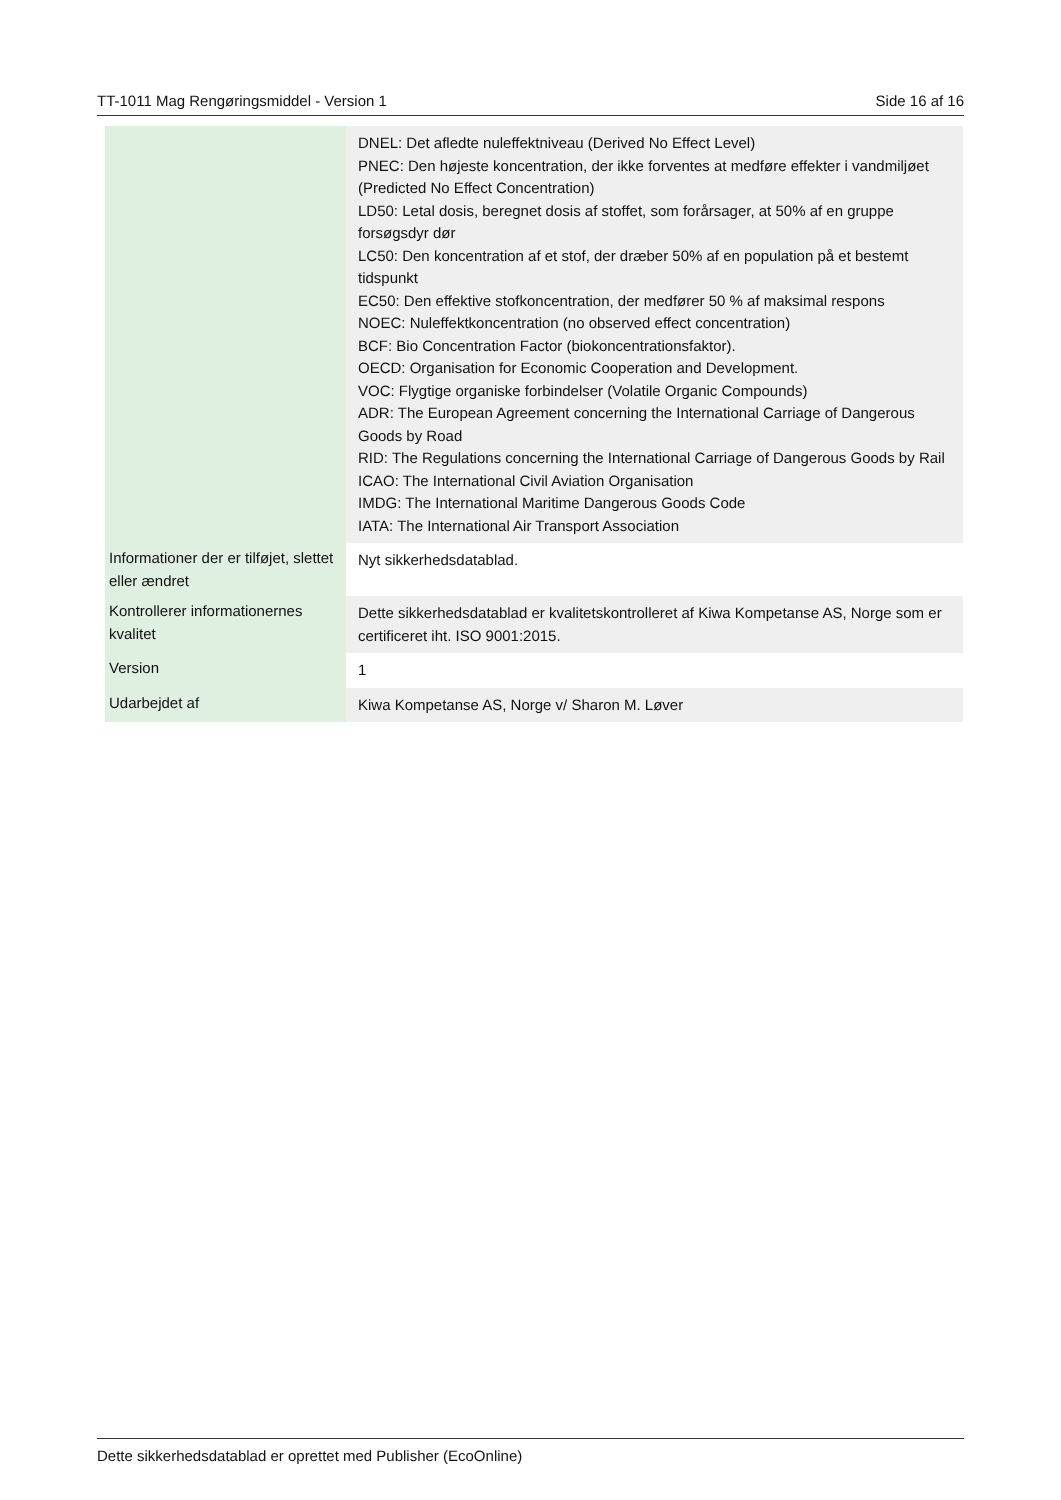TT-1011 Mag Rengøringsmiddel - Version 1 Side 16 af 16
| | DNEL: Det afledte nuleffektniveau (Derived No Effect Level) PNEC: Den højeste koncentration, der ikke forventes at medføre effekter i vandmiljøet (Predicted No Effect Concentration) LD50: Letal dosis, beregnet dosis af stoffet, som forårsager, at 50% af en gruppe forsøgsdyr dør LC50: Den koncentration af et stof, der dræber 50% af en population på et bestemt tidspunkt EC50: Den effektive stofkoncentration, der medfører 50 % af maksimal respons NOEC: Nuleffektkoncentration (no observed effect concentration) BCF: Bio Concentration Factor (biokoncentrationsfaktor). OECD: Organisation for Economic Cooperation and Development. VOC: Flygtige organiske forbindelser (Volatile Organic Compounds) ADR: The European Agreement concerning the International Carriage of Dangerous Goods by Road RID: The Regulations concerning the International Carriage of Dangerous Goods by Rail ICAO: The International Civil Aviation Organisation IMDG: The International Maritime Dangerous Goods Code IATA: The International Air Transport Association |
| Informationer der er tilføjet, slettet eller ændret | Nyt sikkerhedsdatablad. |
| Kontrollerer informationernes kvalitet | Dette sikkerhedsdatablad er kvalitetskontrolleret af Kiwa Kompetanse AS, Norge som er certificeret iht. ISO 9001:2015. |
| Version | 1 |
| Udarbejdet af | Kiwa Kompetanse AS, Norge v/ Sharon M. Løver |
Dette sikkerhedsdatablad er oprettet med Publisher (EcoOnline)